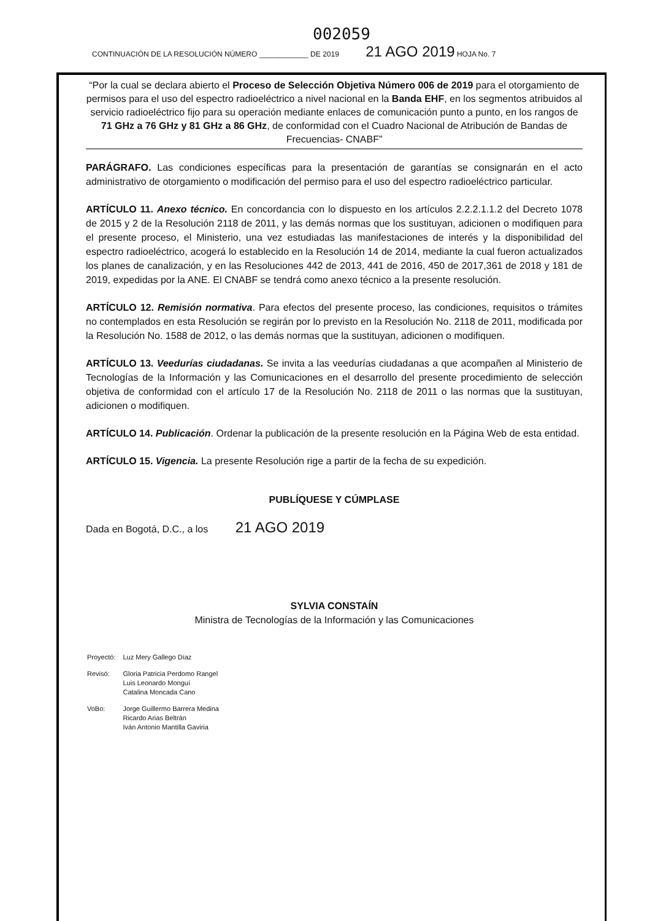002059
CONTINUACIÓN DE LA RESOLUCIÓN NÚMERO ____________ DE 2019 21 AGO 2019 HOJA No. 7
“Por la cual se declara abierto el Proceso de Selección Objetiva Número 006 de 2019 para el otorgamiento de permisos para el uso del espectro radioeléctrico a nivel nacional en la Banda EHF, en los segmentos atribuidos al servicio radioeléctrico fijo para su operación mediante enlaces de comunicación punto a punto, en los rangos de 71 GHz a 76 GHz y 81 GHz a 86 GHz, de conformidad con el Cuadro Nacional de Atribución de Bandas de Frecuencias- CNABF”
PARÁGRAFO. Las condiciones específicas para la presentación de garantías se consignarán en el acto administrativo de otorgamiento o modificación del permiso para el uso del espectro radioeléctrico particular.
ARTÍCULO 11. Anexo técnico. En concordancia con lo dispuesto en los artículos 2.2.2.1.1.2 del Decreto 1078 de 2015 y 2 de la Resolución 2118 de 2011, y las demás normas que los sustituyan, adicionen o modifiquen para el presente proceso, el Ministerio, una vez estudiadas las manifestaciones de interés y la disponibilidad del espectro radioeléctrico, acogerá lo establecido en la Resolución 14 de 2014, mediante la cual fueron actualizados los planes de canalización, y en las Resoluciones 442 de 2013, 441 de 2016, 450 de 2017,361 de 2018 y 181 de 2019, expedidas por la ANE. El CNABF se tendrá como anexo técnico a la presente resolución.
ARTÍCULO 12. Remisión normativa. Para efectos del presente proceso, las condiciones, requisitos o trámites no contemplados en esta Resolución se regirán por lo previsto en la Resolución No. 2118 de 2011, modificada por la Resolución No. 1588 de 2012, o las demás normas que la sustituyan, adicionen o modifiquen.
ARTÍCULO 13. Veedurías ciudadanas. Se invita a las veedurías ciudadanas a que acompañen al Ministerio de Tecnologías de la Información y las Comunicaciones en el desarrollo del presente procedimiento de selección objetiva de conformidad con el artículo 17 de la Resolución No. 2118 de 2011 o las normas que la sustituyan, adicionen o modifiquen.
ARTÍCULO 14. Publicación. Ordenar la publicación de la presente resolución en la Página Web de esta entidad.
ARTÍCULO 15. Vigencia. La presente Resolución rige a partir de la fecha de su expedición.
PUBLÍQUESE Y CÚMPLASE
Dada en Bogotá, D.C., a los 21 AGO 2019
SYLVIA CONSTAÍN
Ministra de Tecnologías de la Información y las Comunicaciones
| Proyectó: | Luz Mery Gallego Díaz |
| Revisó: | Gloria Patricia Perdomo Rangel Luis Leonardo Monguí Catalina Moncada Cano |
| VoBo: | Jorge Guillermo Barrera Medina Ricardo Arias Beltrán Iván Antonio Mantilla Gaviria |